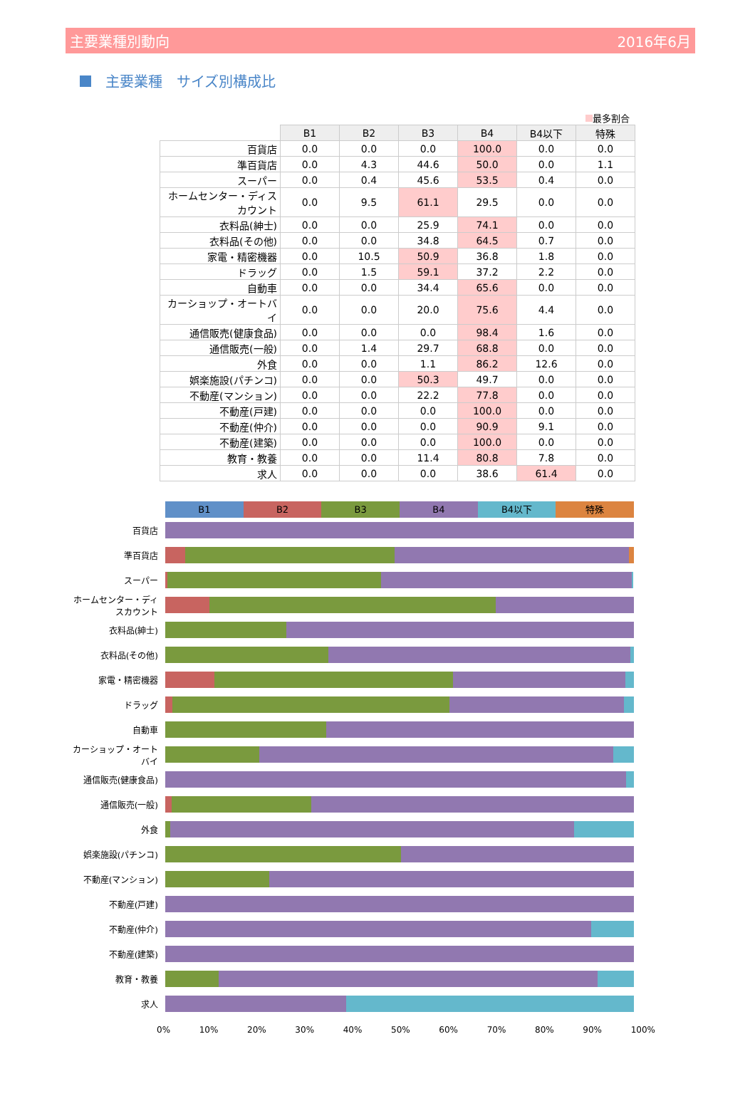主要業種別動向 2016年6月
主要業種　サイズ別構成比
最多割合
| | B1 | B2 | B3 | B4 | B4以下 | 特殊 |
| 百貨店 | 0.0 | 0.0 | 0.0 | 100.0 | 0.0 | 0.0 |
| 準百貨店 | 0.0 | 4.3 | 44.6 | 50.0 | 0.0 | 1.1 |
| スーパー | 0.0 | 0.4 | 45.6 | 53.5 | 0.4 | 0.0 |
| ホームセンター・ディスカウント | 0.0 | 9.5 | 61.1 | 29.5 | 0.0 | 0.0 |
| 衣料品(紳士) | 0.0 | 0.0 | 25.9 | 74.1 | 0.0 | 0.0 |
| 衣料品(その他) | 0.0 | 0.0 | 34.8 | 64.5 | 0.7 | 0.0 |
| 家電・精密機器 | 0.0 | 10.5 | 50.9 | 36.8 | 1.8 | 0.0 |
| ドラッグ | 0.0 | 1.5 | 59.1 | 37.2 | 2.2 | 0.0 |
| 自動車 | 0.0 | 0.0 | 34.4 | 65.6 | 0.0 | 0.0 |
| カーショップ・オートバイ | 0.0 | 0.0 | 20.0 | 75.6 | 4.4 | 0.0 |
| 通信販売(健康食品) | 0.0 | 0.0 | 0.0 | 98.4 | 1.6 | 0.0 |
| 通信販売(一般) | 0.0 | 1.4 | 29.7 | 68.8 | 0.0 | 0.0 |
| 外食 | 0.0 | 0.0 | 1.1 | 86.2 | 12.6 | 0.0 |
| 娯楽施設(パチンコ) | 0.0 | 0.0 | 50.3 | 49.7 | 0.0 | 0.0 |
| 不動産(マンション) | 0.0 | 0.0 | 22.2 | 77.8 | 0.0 | 0.0 |
| 不動産(戸建) | 0.0 | 0.0 | 0.0 | 100.0 | 0.0 | 0.0 |
| 不動産(仲介) | 0.0 | 0.0 | 0.0 | 90.9 | 9.1 | 0.0 |
| 不動産(建築) | 0.0 | 0.0 | 0.0 | 100.0 | 0.0 | 0.0 |
| 教育・教養 | 0.0 | 0.0 | 11.4 | 80.8 | 7.8 | 0.0 |
| 求人 | 0.0 | 0.0 | 0.0 | 38.6 | 61.4 | 0.0 |
B1 B2 B3 B4 B4以下 特殊
百貨店
準百貨店
スーパー
ホームセンター・ディスカウント
衣料品(紳士)
衣料品(その他)
家電・精密機器
ドラッグ
自動車
カーショップ・オートバイ
通信販売(健康食品)
通信販売(一般)
外食
娯楽施設(パチンコ)
不動産(マンション)
不動産(戸建)
不動産(仲介)
不動産(建築)
教育・教養
求人
0% 10% 20% 30% 40% 50% 60% 70% 80% 90% 100%